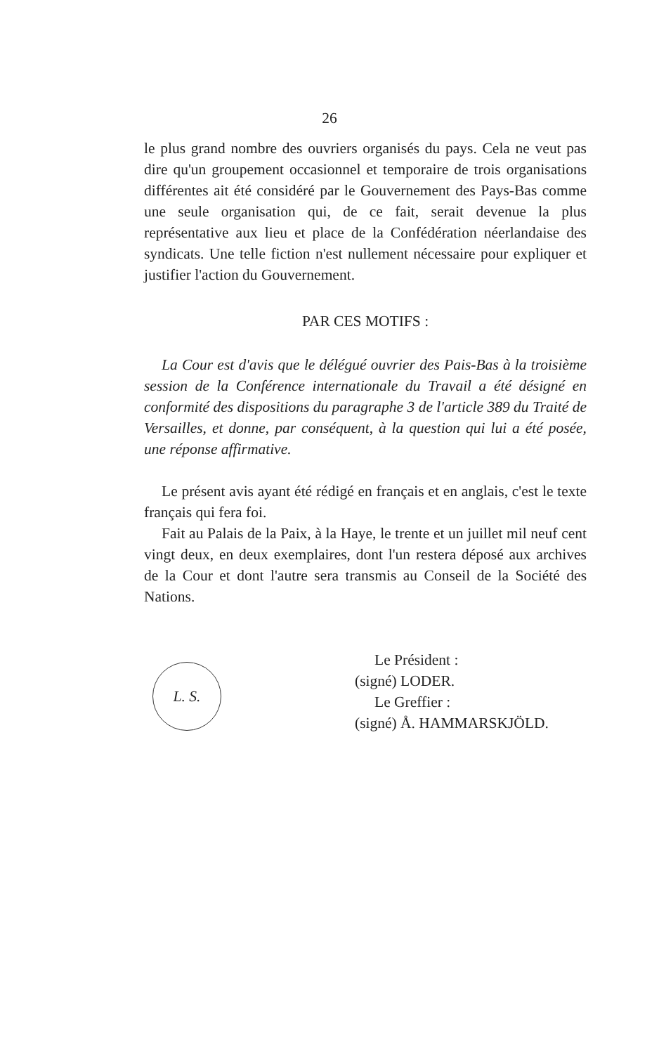26
le plus grand nombre des ouvriers organisés du pays. Cela ne veut pas dire qu'un groupement occasionnel et temporaire de trois organisations différentes ait été considéré par le Gouvernement des Pays-Bas comme une seule organisation qui, de ce fait, serait devenue la plus représentative aux lieu et place de la Confédération néerlandaise des syndicats. Une telle fiction n'est nullement nécessaire pour expliquer et justifier l'action du Gouvernement.
PAR CES MOTIFS :
La Cour est d'avis que le délégué ouvrier des Pais-Bas à la troisième session de la Conférence internationale du Travail a été désigné en conformité des dispositions du paragraphe 3 de l'article 389 du Traité de Versailles, et donne, par conséquent, à la question qui lui a été posée, une réponse affirmative.
Le présent avis ayant été rédigé en français et en anglais, c'est le texte français qui fera foi.
Fait au Palais de la Paix, à la Haye, le trente et un juillet mil neuf cent vingt deux, en deux exemplaires, dont l'un restera déposé aux archives de la Cour et dont l'autre sera transmis au Conseil de la Société des Nations.
L. S.
Le Président :
(signé) LODER.
Le Greffier :
(signé) Å. HAMMARSKJÖLD.